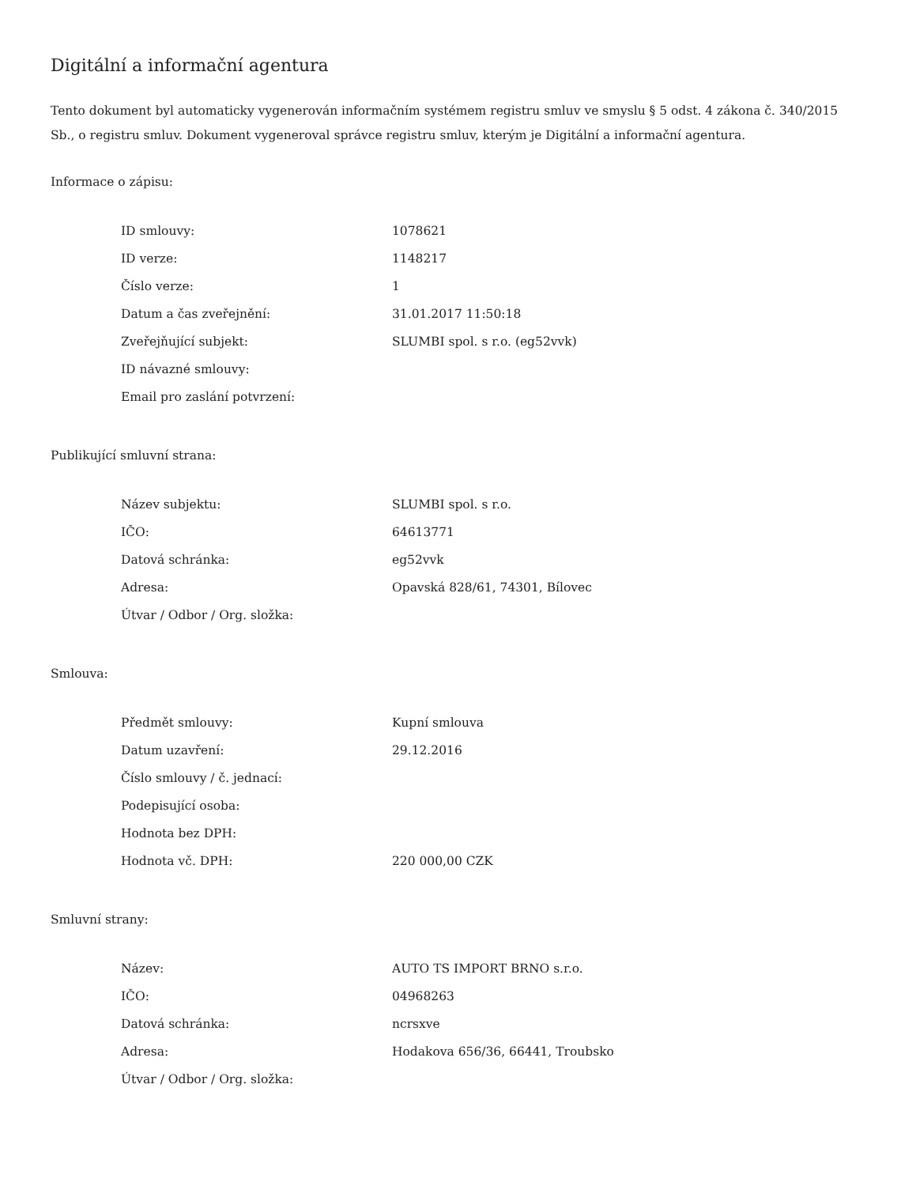Digitální a informační agentura
Tento dokument byl automaticky vygenerován informačním systémem registru smluv ve smyslu § 5 odst. 4 zákona č. 340/2015 Sb., o registru smluv. Dokument vygeneroval správce registru smluv, kterým je Digitální a informační agentura.
Informace o zápisu:
| ID smlouvy: | 1078621 |
| ID verze: | 1148217 |
| Číslo verze: | 1 |
| Datum a čas zveřejnění: | 31.01.2017 11:50:18 |
| Zveřejňující subjekt: | SLUMBI spol. s r.o. (eg52vvk) |
| ID návazné smlouvy: | |
| Email pro zaslání potvrzení: | |
Publikující smluvní strana:
| Název subjektu: | SLUMBI spol. s r.o. |
| IČO: | 64613771 |
| Datová schránka: | eg52vvk |
| Adresa: | Opavská 828/61, 74301, Bílovec |
| Útvar / Odbor / Org. složka: | |
Smlouva:
| Předmět smlouvy: | Kupní smlouva |
| Datum uzavření: | 29.12.2016 |
| Číslo smlouvy / č. jednací: | |
| Podepisující osoba: | |
| Hodnota bez DPH: | |
| Hodnota vč. DPH: | 220 000,00 CZK |
Smluvní strany:
| Název: | AUTO TS IMPORT BRNO s.r.o. |
| IČO: | 04968263 |
| Datová schránka: | ncrsxve |
| Adresa: | Hodakova 656/36, 66441, Troubsko |
| Útvar / Odbor / Org. složka: | |